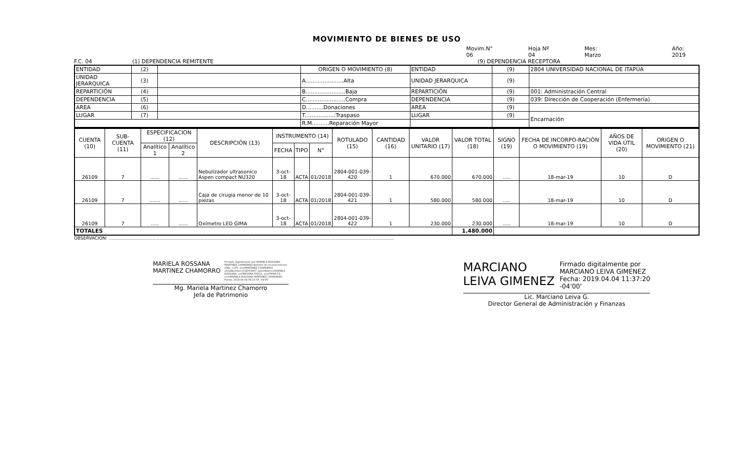MOVIMIENTO DE BIENES DE USO
Movim.N° 06 Hoja Nº 04 Mes: Marzo Año: 2019
F.C. 04 (1) DEPENDENCIA REMITENTE (9) DEPENDENCIA RECEPTORA
| ENTIDAD | (2) | | ORIGEN O MOVIMIENTO (8) | ENTIDAD | (9) | 2804 UNIVERSIDAD NACIONAL DE ITAPÚA |
| UNIDAD JERARQUICA | (3) | | A......................Alta | UNIDAD JERARQUICA | (9) | |
| REPARTICIÓN | (4) | | B.......................Baja | REPARTICIÓN | (9) | 001: Administración Central |
| DEPENDENCIA | (5) | | C.......................Compra | DEPENDENCIA | (9) | 039: Dirección de Cooperación (Enfermería) |
| AREA | (6) | | D..........Donaciones | AREA | (9) | |
| LUGAR | (7) | | T..................Traspaso | LUGAR | (9) | Encarnación |
| | | | R.M..........Reparación Mayor | | | |
| CUENTA (10) | SUB-CUENTA (11) | ESPECIFICACION (12) | | DESCRIPCIÓN (13) | INSTRUMENTO (14) | | | ROTULADO (15) | CANTIDAD (16) | VALOR UNITARIO (17) | VALOR TOTAL (18) | SIGNO (19) | FECHA DE INCORPO-RACIÓN O MOVIMIENTO (19) | AÑOS DE VIDA ÚTIL (20) | ORIGEN O MOVIMIENTO (21) |
| --- | --- | --- | --- | --- | --- | --- | --- | --- | --- | --- | --- | --- | --- | --- | --- |
| | | Analítico 1 | Analítico 2 | | FECHA | TIPO | N° | | | | | | | | |
| 26109 | 7 | ...... | ...... | Nebulizador ultrasonico Aspen compact NU320 | 3-oct-18 | ACTA | 01/2018 | 2804-001-039-420 | 1 | 670.000 | 670.000 | ..... | 18-mar-19 | 10 | D |
| 26109 | 7 | ....... | ...... | Caja de cirugia menor de 10 piezas | 3-oct-18 | ACTA | 01/2018 | 2804-001-039-421 | 1 | 580.000 | 580.000 | ..... | 18-mar-19 | 10 | D |
| 26109 | 7 | ..... | ...... | Oxímetro LED GIMA | 3-oct-18 | ACTA | 01/2018 | 2804-001-039-422 | 1 | 230.000 | 230.000 | ..... | 18-mar-19 | 10 | D |
| TOTALES | | | | | | | | | | | 1.480.000 | | | | |
OBSERVACION: ..........................................................................................................................................................................................................
MARIELA ROSSANA
MARTINEZ CHAMORRO
Firmado digitalmente por MARIELA ROSSANA MARTINEZ CHAMORRO Nombre de reconocimiento (DN): c=PY, sn=MARTINEZ CHAMORRO, serialNumber=CI2051867, givenName=MARIELA ROSSANA, o=PERSONA FISICA, ou=FIRMA F2, cn=MARIELA ROSSANA MARTINEZ CHAMORRO Fecha: 2019.04.04 08:15:55 -04'00'
Mg. Mariela Martinez Chamorro
Jefa de Patrimonio
MARCIANO
LEIVA GIMENEZ
Firmado digitalmente por
MARCIANO LEIVA GIMENEZ
Fecha: 2019.04.04 11:37:20
-04'00'
Lic. Marciano Leiva G.
Director General de Administración y Finanzas